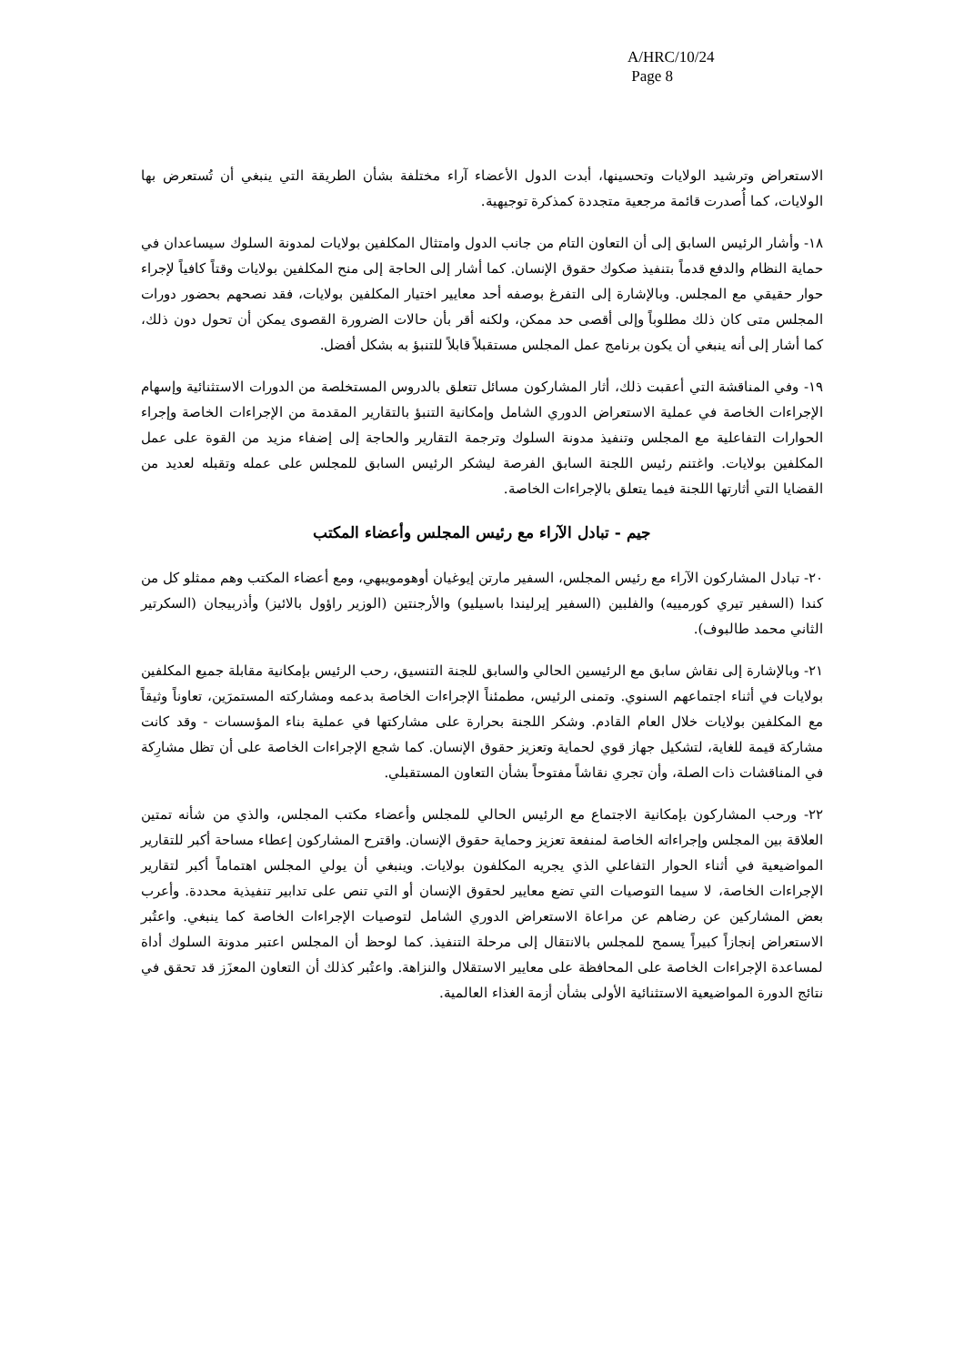A/HRC/10/24
Page 8
الاستعراض وترشيد الولايات وتحسينها، أبدت الدول الأعضاء آراء مختلفة بشأن الطريقة التي ينبغي أن تُستعرض بها الولايات، كما أُصدرت قائمة مرجعية متجددة كمذكرة توجيهية.
١٨- وأشار الرئيس السابق إلى أن التعاون التام من جانب الدول وامتثال المكلفين بولايات لمدونة السلوك سيساعدان في حماية النظام والدفع قدماً بتنفيذ صكوك حقوق الإنسان. كما أشار إلى الحاجة إلى منح المكلفين بولايات وقتاً كافياً لإجراء حوار حقيقي مع المجلس. وبالإشارة إلى التفرغ بوصفه أحد معايير اختيار المكلفين بولايات، فقد نصحهم بحضور دورات المجلس متى كان ذلك مطلوباً وإلى أقصى حد ممكن، ولكنه أقر بأن حالات الضرورة القصوى يمكن أن تحول دون ذلك، كما أشار إلى أنه ينبغي أن يكون برنامج عمل المجلس مستقبلاً قابلاً للتنبؤ به بشكل أفضل.
١٩- وفي المناقشة التي أعقبت ذلك، أثار المشاركون مسائل تتعلق بالدروس المستخلصة من الدورات الاستثنائية وإسهام الإجراءات الخاصة في عملية الاستعراض الدوري الشامل وإمكانية التنبؤ بالتقارير المقدمة من الإجراءات الخاصة وإجراء الحوارات التفاعلية مع المجلس وتنفيذ مدونة السلوك وترجمة التقارير والحاجة إلى إضفاء مزيد من القوة على عمل المكلفين بولايات. واغتنم رئيس اللجنة السابق الفرصة ليشكر الرئيس السابق للمجلس على عمله وتقبله لعديد من القضايا التي أثارتها اللجنة فيما يتعلق بالإجراءات الخاصة.
جيم - تبادل الآراء مع رئيس المجلس وأعضاء المكتب
٢٠- تبادل المشاركون الآراء مع رئيس المجلس، السفير مارتن إيوغيان أوهومويبهي، ومع أعضاء المكتب وهم ممثلو كل من كندا (السفير تيري كورمييه) والفلبين (السفير إيرليندا باسيليو) والأرجنتين (الوزير راؤول بالائيز) وأذربيجان (السكرتير الثاني محمد طالبوف).
٢١- وبالإشارة إلى نقاش سابق مع الرئيسين الحالي والسابق للجنة التنسيق، رحب الرئيس بإمكانية مقابلة جميع المكلفين بولايات في أثناء اجتماعهم السنوي. وتمنى الرئيس، مطمئناً الإجراءات الخاصة بدعمه ومشاركته المستمرَين، تعاوناً وثيقاً مع المكلفين بولايات خلال العام القادم. وشكر اللجنة بحرارة على مشاركتها في عملية بناء المؤسسات - وقد كانت مشاركة قيمة للغاية، لتشكيل جهاز قوي لحماية وتعزيز حقوق الإنسان. كما شجع الإجراءات الخاصة على أن تظل مشارِكة في المناقشات ذات الصلة، وأن تجري نقاشاً مفتوحاً بشأن التعاون المستقبلي.
٢٢- ورحب المشاركون بإمكانية الاجتماع مع الرئيس الحالي للمجلس وأعضاء مكتب المجلس، والذي من شأنه تمتين العلاقة بين المجلس وإجراءاته الخاصة لمنفعة تعزيز وحماية حقوق الإنسان. واقترح المشاركون إعطاء مساحة أكبر للتقارير المواضيعية في أثناء الحوار التفاعلي الذي يجريه المكلفون بولايات. وينبغي أن يولي المجلس اهتماماً أكبر لتقارير الإجراءات الخاصة، لا سيما التوصيات التي تضع معايير لحقوق الإنسان أو التي تنص على تدابير تنفيذية محددة. وأعرب بعض المشاركين عن رضاهم عن مراعاة الاستعراض الدوري الشامل لتوصيات الإجراءات الخاصة كما ينبغي. واعتُبر الاستعراض إنجازاً كبيراً يسمح للمجلس بالانتقال إلى مرحلة التنفيذ. كما لوحظ أن المجلس اعتبر مدونة السلوك أداة لمساعدة الإجراءات الخاصة على المحافظة على معايير الاستقلال والنزاهة. واعتُبر كذلك أن التعاون المعزَز قد تحقق في نتائج الدورة المواضيعية الاستثنائية الأولى بشأن أزمة الغذاء العالمية.